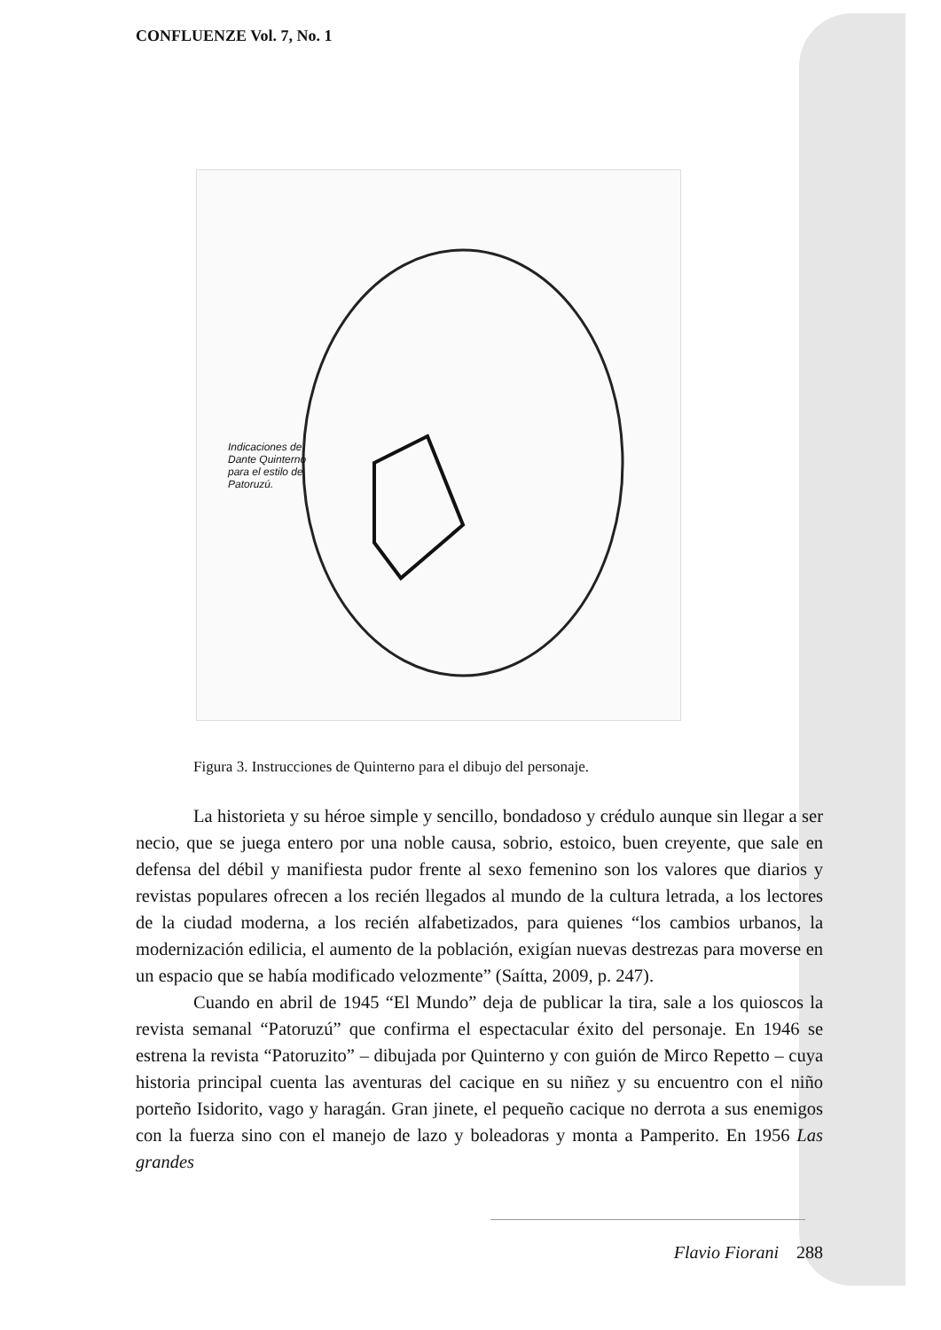CONFLUENZE Vol. 7, No. 1
Indicaciones de
Dante Quinterno
para el estilo de
Patoruzú.
Figura 3. Instrucciones de Quinterno para el dibujo del personaje.
La historieta y su héroe simple y sencillo, bondadoso y crédulo aunque sin llegar a ser necio, que se juega entero por una noble causa, sobrio, estoico, buen creyente, que sale en defensa del débil y manifiesta pudor frente al sexo femenino son los valores que diarios y revistas populares ofrecen a los recién llegados al mundo de la cultura letrada, a los lectores de la ciudad moderna, a los recién alfabetizados, para quienes “los cambios urbanos, la modernización edilicia, el aumento de la población, exigían nuevas destrezas para moverse en un espacio que se había modificado velozmente” (Saítta, 2009, p. 247).
Cuando en abril de 1945 “El Mundo” deja de publicar la tira, sale a los quioscos la revista semanal “Patoruzú” que confirma el espectacular éxito del personaje. En 1946 se estrena la revista “Patoruzito” – dibujada por Quinterno y con guión de Mirco Repetto – cuya historia principal cuenta las aventuras del cacique en su niñez y su encuentro con el niño porteño Isidorito, vago y haragán. Gran jinete, el pequeño cacique no derrota a sus enemigos con la fuerza sino con el manejo de lazo y boleadoras y monta a Pamperito. En 1956 Las grandes
Flavio Fiorani 288